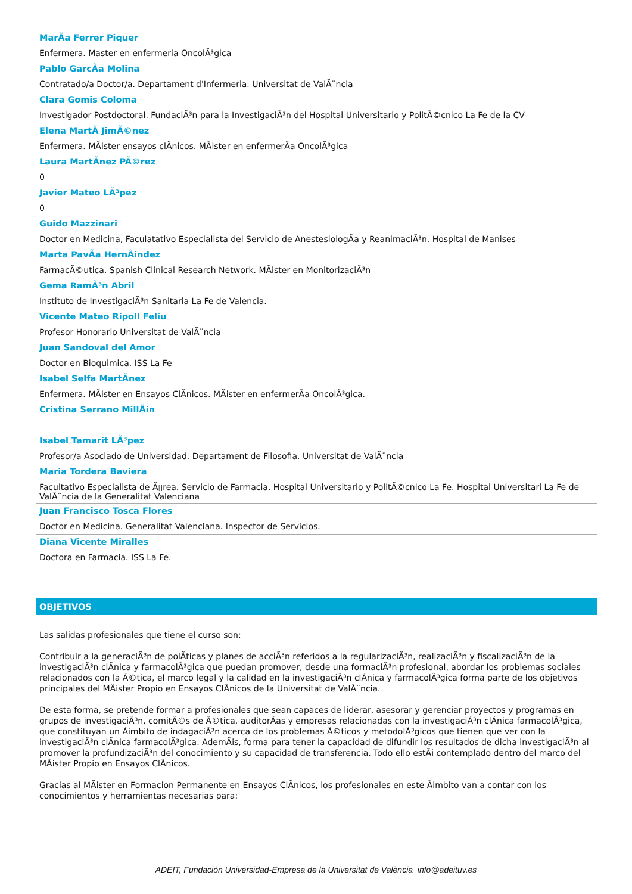MarÃa Ferrer Piquer
Enfermera. Master en enfermeria OncolÃ³gica
Pablo GarcÃa Molina
Contratado/a Doctor/a. Departament d'Infermeria. Universitat de ValÃ¨ncia
Clara Gomis Coloma
Investigador Postdoctoral. FundaciÃ³n para la InvestigaciÃ³n del Hospital Universitario y PolitÃ©cnico La Fe de la CV
Elena MartÃ JimÃ©nez
Enfermera. MÃister ensayos clÃnicos. MÃister en enfermerÃa OncolÃ³gica
Laura MartÃnez PÃ©rez
0
Javier Mateo LÃ³pez
0
Guido Mazzinari
Doctor en Medicina, Faculatativo Especialista del Servicio de AnestesiologÃa y ReanimaciÃ³n. Hospital de Manises
Marta PavÃa HernÃindez
FarmacÃ©utica. Spanish Clinical Research Network. MÃister en MonitorizaciÃ³n
Gema RamÃ³n Abril
Instituto de InvestigaciÃ³n Sanitaria La Fe de Valencia.
Vicente Mateo Ripoll Feliu
Profesor Honorario Universitat de ValÃ¨ncia
Juan Sandoval del Amor
Doctor en Bioquimica. ISS La Fe
Isabel Selfa MartÃnez
Enfermera. MÃister en Ensayos ClÃnicos. MÃister en enfermerÃa OncolÃ³gica.
Cristina Serrano MillÃin
Isabel Tamarit LÃ³pez
Profesor/a Asociado de Universidad. Departament de Filosofia. Universitat de ValÃ¨ncia
Maria Tordera Baviera
Facultativo Especialista de Ã▯rea. Servicio de Farmacia. Hospital Universitario y PolitÃ©cnico La Fe. Hospital Universitari La Fe de ValÃ¨ncia de la Generalitat Valenciana
Juan Francisco Tosca Flores
Doctor en Medicina. Generalitat Valenciana. Inspector de Servicios.
Diana Vicente Miralles
Doctora en Farmacia. ISS La Fe.
OBJETIVOS
Las salidas profesionales que tiene el curso son:
Contribuir a la generaciÃ³n de polÃticas y planes de acciÃ³n referidos a la regularizaciÃ³n, realizaciÃ³n y fiscalizaciÃ³n de la investigaciÃ³n clÃnica y farmacolÃ³gica que puedan promover, desde una formaciÃ³n profesional, abordar los problemas sociales relacionados con la Ã©tica, el marco legal y la calidad en la investigaciÃ³n clÃnica y farmacolÃ³gica forma parte de los objetivos principales del MÃister Propio en Ensayos ClÃnicos de la Universitat de ValÃ¨ncia.
De esta forma, se pretende formar a profesionales que sean capaces de liderar, asesorar y gerenciar proyectos y programas en grupos de investigaciÃ³n, comitÃ©s de Ã©tica, auditorÃas y empresas relacionadas con la investigaciÃ³n clÃnica farmacolÃ³gica, que constituyan un Ãimbito de indagaciÃ³n acerca de los problemas Ã©ticos y metodolÃ³gicos que tienen que ver con la investigaciÃ³n clÃnica farmacolÃ³gica. AdemÃis, forma para tener la capacidad de difundir los resultados de dicha investigaciÃ³n al promover la profundizaciÃ³n del conocimiento y su capacidad de transferencia. Todo ello estÃi contemplado dentro del marco del MÃister Propio en Ensayos ClÃnicos.
Gracias al MÃister en Formacion Permanente en Ensayos ClÃnicos, los profesionales en este Ãimbito van a contar con los conocimientos y herramientas necesarias para:
ADEIT, Fundación Universidad-Empresa de la Universitat de València info@adeituv.es